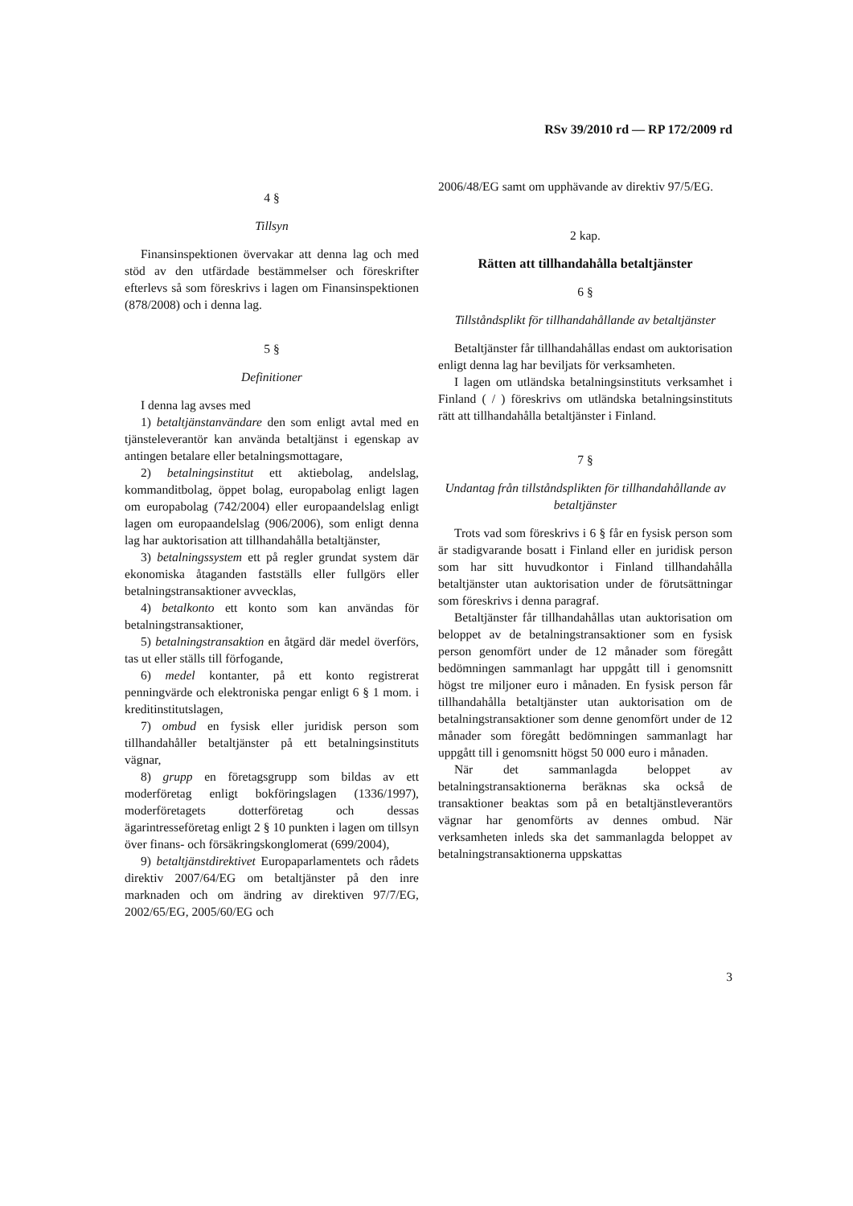RSv 39/2010 rd — RP 172/2009 rd
4 §
Tillsyn
Finansinspektionen övervakar att denna lag och med stöd av den utfärdade bestämmelser och föreskrifter efterlevs så som föreskrivs i lagen om Finansinspektionen (878/2008) och i denna lag.
5 §
Definitioner
I denna lag avses med
1) betaltjänstanvändare den som enligt avtal med en tjänsteleverantör kan använda betaltjänst i egenskap av antingen betalare eller betalningsmottagare,
2) betalningsinstitut ett aktiebolag, andelslag, kommanditbolag, öppet bolag, europabolag enligt lagen om europabolag (742/2004) eller europaandelslag enligt lagen om europaandelslag (906/2006), som enligt denna lag har auktorisation att tillhandahålla betaltjänster,
3) betalningssystem ett på regler grundat system där ekonomiska åtaganden fastställs eller fullgörs eller betalningstransaktioner avvecklas,
4) betalkonto ett konto som kan användas för betalningstransaktioner,
5) betalningstransaktion en åtgärd där medel överförs, tas ut eller ställs till förfogande,
6) medel kontanter, på ett konto registrerat penningvärde och elektroniska pengar enligt 6 § 1 mom. i kreditinstitutslagen,
7) ombud en fysisk eller juridisk person som tillhandahåller betaltjänster på ett betalningsinstituts vägnar,
8) grupp en företagsgrupp som bildas av ett moderföretag enligt bokföringslagen (1336/1997), moderföretagets dotterföretag och dessas ägarintresseföretag enligt 2 § 10 punkten i lagen om tillsyn över finans- och försäkringskonglomerat (699/2004),
9) betaltjänstdirektivet Europaparlamentets och rådets direktiv 2007/64/EG om betaltjänster på den inre marknaden och om ändring av direktiven 97/7/EG, 2002/65/EG, 2005/60/EG och
2006/48/EG samt om upphävande av direktiv 97/5/EG.
2 kap.
Rätten att tillhandahålla betaltjänster
6 §
Tillståndsplikt för tillhandahållande av betaltjänster
Betaltjänster får tillhandahållas endast om auktorisation enligt denna lag har beviljats för verksamheten.
I lagen om utländska betalningsinstituts verksamhet i Finland ( / ) föreskrivs om utländska betalningsinstituts rätt att tillhandahålla betaltjänster i Finland.
7 §
Undantag från tillståndsplikten för tillhandahållande av betaltjänster
Trots vad som föreskrivs i 6 § får en fysisk person som är stadigvarande bosatt i Finland eller en juridisk person som har sitt huvudkontor i Finland tillhandahålla betaltjänster utan auktorisation under de förutsättningar som föreskrivs i denna paragraf.
Betaltjänster får tillhandahållas utan auktorisation om beloppet av de betalningstransaktioner som en fysisk person genomfört under de 12 månader som föregått bedömningen sammanlagt har uppgått till i genomsnitt högst tre miljoner euro i månaden. En fysisk person får tillhandahålla betaltjänster utan auktorisation om de betalningstransaktioner som denne genomfört under de 12 månader som föregått bedömningen sammanlagt har uppgått till i genomsnitt högst 50 000 euro i månaden.
När det sammanlagda beloppet av betalningstransaktionerna beräknas ska också de transaktioner beaktas som på en betaltjänstleverantörs vägnar har genomförts av dennes ombud. När verksamheten inleds ska det sammanlagda beloppet av betalningstransaktionerna uppskattas
3